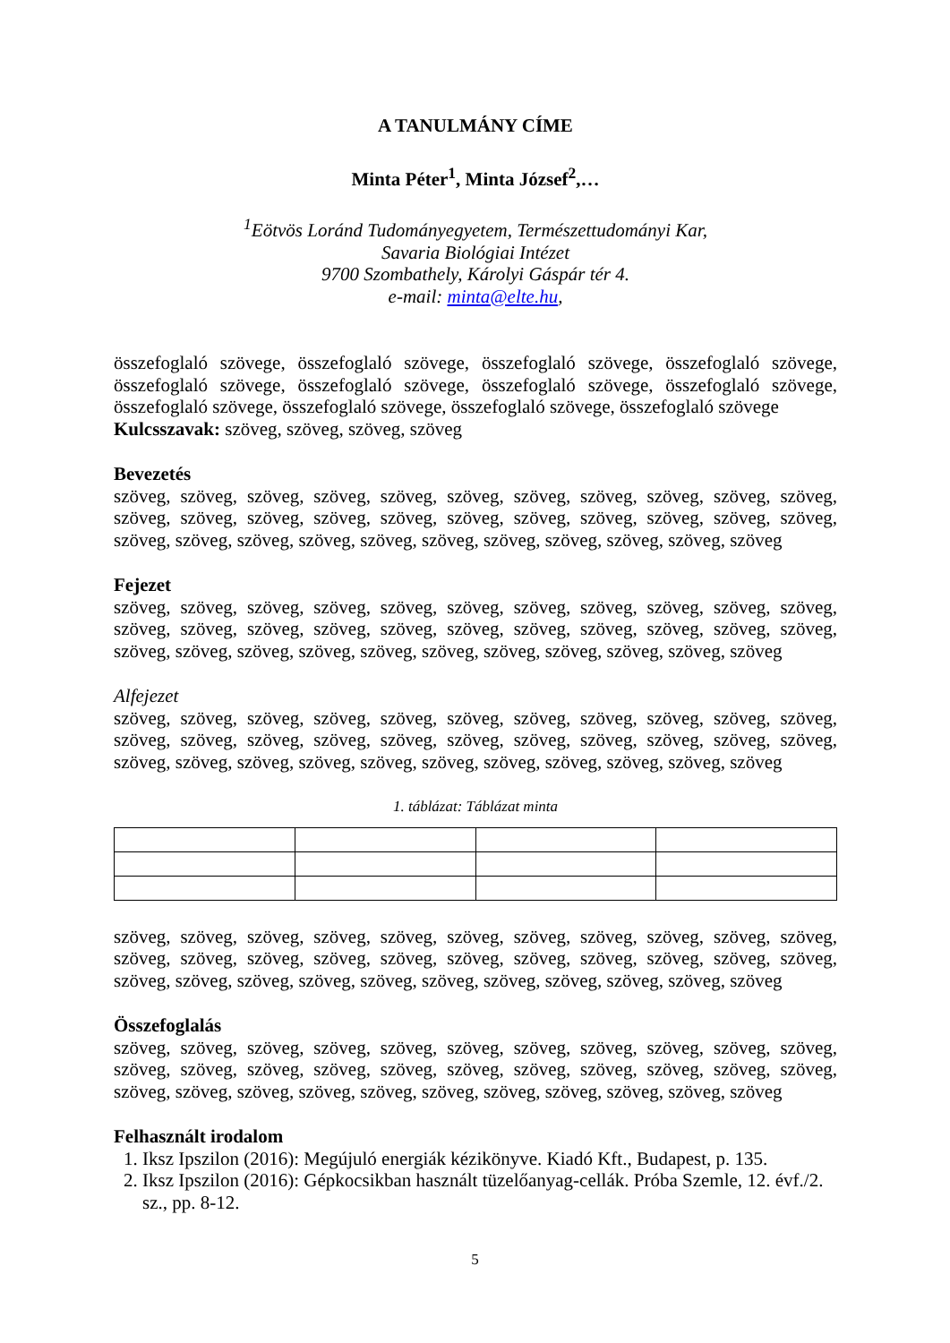A TANULMÁNY CÍME
Minta Péter<sup>1</sup>, Minta József<sup>2</sup>,…
<sup>1</sup> Eötvös Loránd Tudományegyetem, Természettudományi Kar,
Savaria Biológiai Intézet
9700 Szombathely, Károlyi Gáspár tér 4.
e-mail: minta@elte.hu,
összefoglaló szövege, összefoglaló szövege, összefoglaló szövege, összefoglaló szövege, összefoglaló szövege, összefoglaló szövege, összefoglaló szövege, összefoglaló szövege, összefoglaló szövege, összefoglaló szövege, összefoglaló szövege, összefoglaló szövege
Kulcsszavak: szöveg, szöveg, szöveg, szöveg
Bevezetés
szöveg, szöveg, szöveg, szöveg, szöveg, szöveg, szöveg, szöveg, szöveg, szöveg, szöveg, szöveg, szöveg, szöveg, szöveg, szöveg, szöveg, szöveg, szöveg, szöveg, szöveg, szöveg, szöveg, szöveg, szöveg, szöveg, szöveg, szöveg, szöveg, szöveg, szöveg, szöveg, szöveg
Fejezet
szöveg, szöveg, szöveg, szöveg, szöveg, szöveg, szöveg, szöveg, szöveg, szöveg, szöveg, szöveg, szöveg, szöveg, szöveg, szöveg, szöveg, szöveg, szöveg, szöveg, szöveg, szöveg, szöveg, szöveg, szöveg, szöveg, szöveg, szöveg, szöveg, szöveg, szöveg, szöveg, szöveg
Alfejezet
szöveg, szöveg, szöveg, szöveg, szöveg, szöveg, szöveg, szöveg, szöveg, szöveg, szöveg, szöveg, szöveg, szöveg, szöveg, szöveg, szöveg, szöveg, szöveg, szöveg, szöveg, szöveg, szöveg, szöveg, szöveg, szöveg, szöveg, szöveg, szöveg, szöveg, szöveg, szöveg, szöveg
1. táblázat: Táblázat minta
szöveg, szöveg, szöveg, szöveg, szöveg, szöveg, szöveg, szöveg, szöveg, szöveg, szöveg, szöveg, szöveg, szöveg, szöveg, szöveg, szöveg, szöveg, szöveg, szöveg, szöveg, szöveg, szöveg, szöveg, szöveg, szöveg, szöveg, szöveg, szöveg, szöveg, szöveg, szöveg, szöveg
Összefoglalás
szöveg, szöveg, szöveg, szöveg, szöveg, szöveg, szöveg, szöveg, szöveg, szöveg, szöveg, szöveg, szöveg, szöveg, szöveg, szöveg, szöveg, szöveg, szöveg, szöveg, szöveg, szöveg, szöveg, szöveg, szöveg, szöveg, szöveg, szöveg, szöveg, szöveg, szöveg, szöveg, szöveg
Felhasznált irodalom
1. Iksz Ipszilon (2016): Megújuló energiák kézikönyve. Kiadó Kft., Budapest, p. 135.
2. Iksz Ipszilon (2016): Gépkocsikban használt tüzelőanyag-cellák. Próba Szemle, 12. évf./2. sz., pp. 8-12.
5